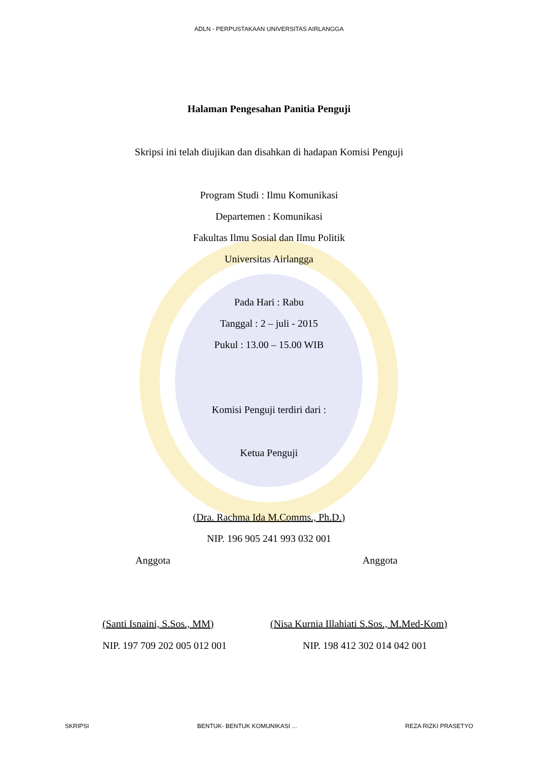ADLN - PERPUSTAKAAN UNIVERSITAS AIRLANGGA
Halaman Pengesahan Panitia Penguji
Skripsi ini telah diujikan dan disahkan di hadapan Komisi Penguji
Program Studi : Ilmu Komunikasi
Departemen : Komunikasi
Fakultas Ilmu Sosial dan Ilmu Politik
Universitas Airlangga
Pada Hari : Rabu
Tanggal : 2 – juli - 2015
Pukul : 13.00 – 15.00 WIB
Komisi Penguji terdiri dari :
Ketua Penguji
(Dra. Rachma Ida M.Comms., Ph.D.)
NIP. 196 905 241 993 032 001
Anggota Anggota
(Santi Isnaini, S.Sos., MM)
(Nisa Kurnia Illahiati S.Sos., M.Med-Kom)
NIP. 197 709 202 005 012 001 NIP. 198 412 302 014 042 001
SKRIPSI BENTUK- BENTUK KOMUNIKASI ... REZA RIZKI PRASETYO